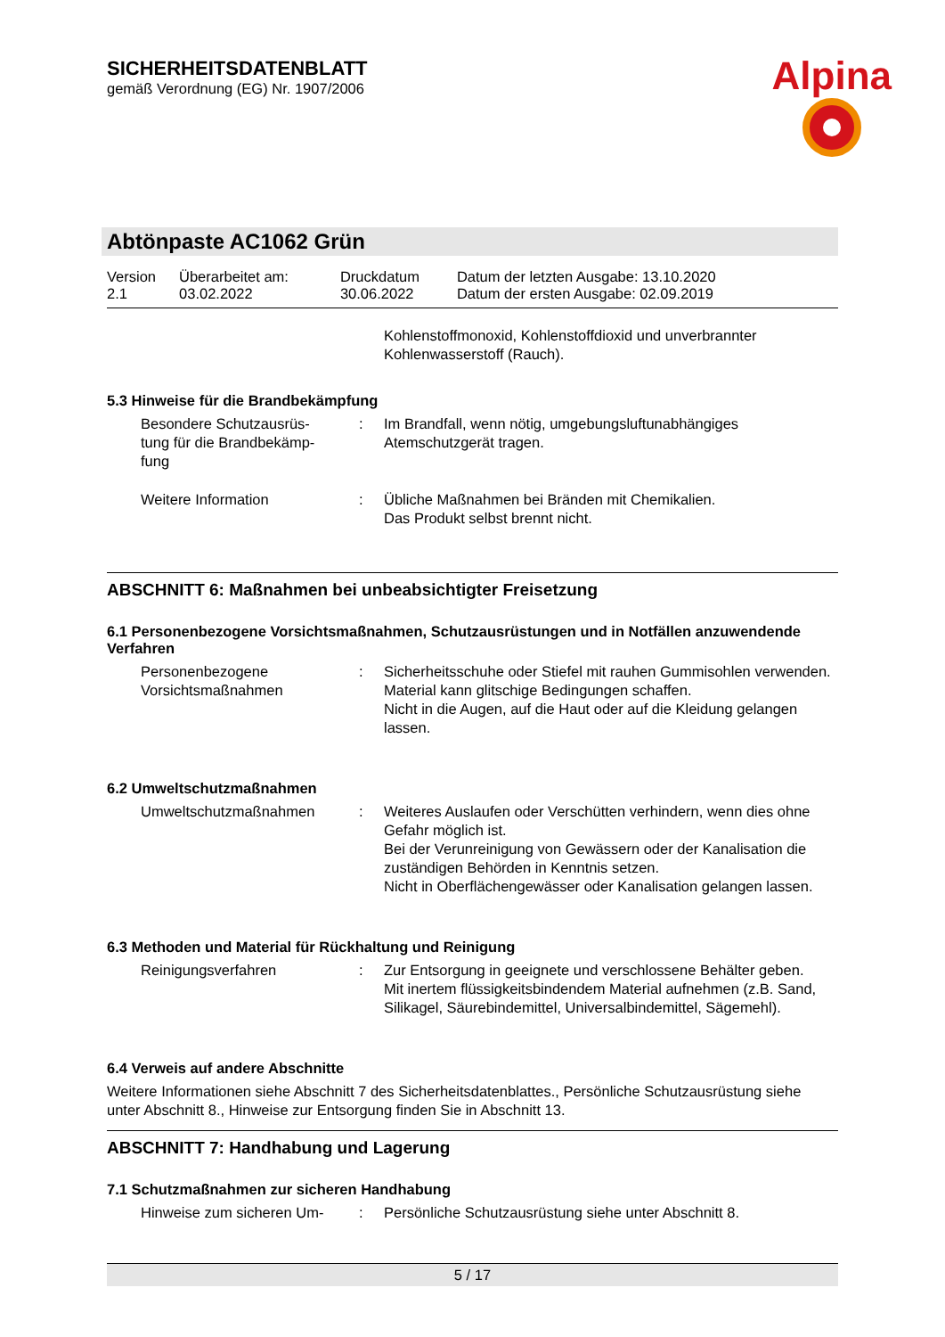SICHERHEITSDATENBLATT
gemäß Verordnung (EG) Nr. 1907/2006
Alpina
Abtönpaste AC1062 Grün
| Version 2.1 | Überarbeitet am: 03.02.2022 | Druckdatum 30.06.2022 | Datum der letzten Ausgabe: 13.10.2020 Datum der ersten Ausgabe: 02.09.2019 |
Kohlenstoffmonoxid, Kohlenstoffdioxid und unverbrannter Kohlenwasserstoff (Rauch).
5.3 Hinweise für die Brandbekämpfung
| Besondere Schutzausrüs- tung für die Brandbekämp- fung | : | Im Brandfall, wenn nötig, umgebungsluftunabhängiges Atemschutzgerät tragen. |
| Weitere Information | : | Übliche Maßnahmen bei Bränden mit Chemikalien. Das Produkt selbst brennt nicht. |
ABSCHNITT 6: Maßnahmen bei unbeabsichtigter Freisetzung
6.1 Personenbezogene Vorsichtsmaßnahmen, Schutzausrüstungen und in Notfällen anzuwendende Verfahren
| Personenbezogene Vorsichtsmaßnahmen | : | Sicherheitsschuhe oder Stiefel mit rauhen Gummisohlen verwenden. Material kann glitschige Bedingungen schaffen. Nicht in die Augen, auf die Haut oder auf die Kleidung gelangen lassen. |
6.2 Umweltschutzmaßnahmen
| Umweltschutzmaßnahmen | : | Weiteres Auslaufen oder Verschütten verhindern, wenn dies ohne Gefahr möglich ist. Bei der Verunreinigung von Gewässern oder der Kanalisation die zuständigen Behörden in Kenntnis setzen. Nicht in Oberflächengewässer oder Kanalisation gelangen lassen. |
6.3 Methoden und Material für Rückhaltung und Reinigung
| Reinigungsverfahren | : | Zur Entsorgung in geeignete und verschlossene Behälter geben. Mit inertem flüssigkeitsbindendem Material aufnehmen (z.B. Sand, Silikagel, Säurebindemittel, Universalbindemittel, Sägemehl). |
6.4 Verweis auf andere Abschnitte
Weitere Informationen siehe Abschnitt 7 des Sicherheitsdatenblattes., Persönliche Schutzausrüstung siehe unter Abschnitt 8., Hinweise zur Entsorgung finden Sie in Abschnitt 13.
ABSCHNITT 7: Handhabung und Lagerung
7.1 Schutzmaßnahmen zur sicheren Handhabung
| Hinweise zum sicheren Um- | : | Persönliche Schutzausrüstung siehe unter Abschnitt 8. |
5 / 17